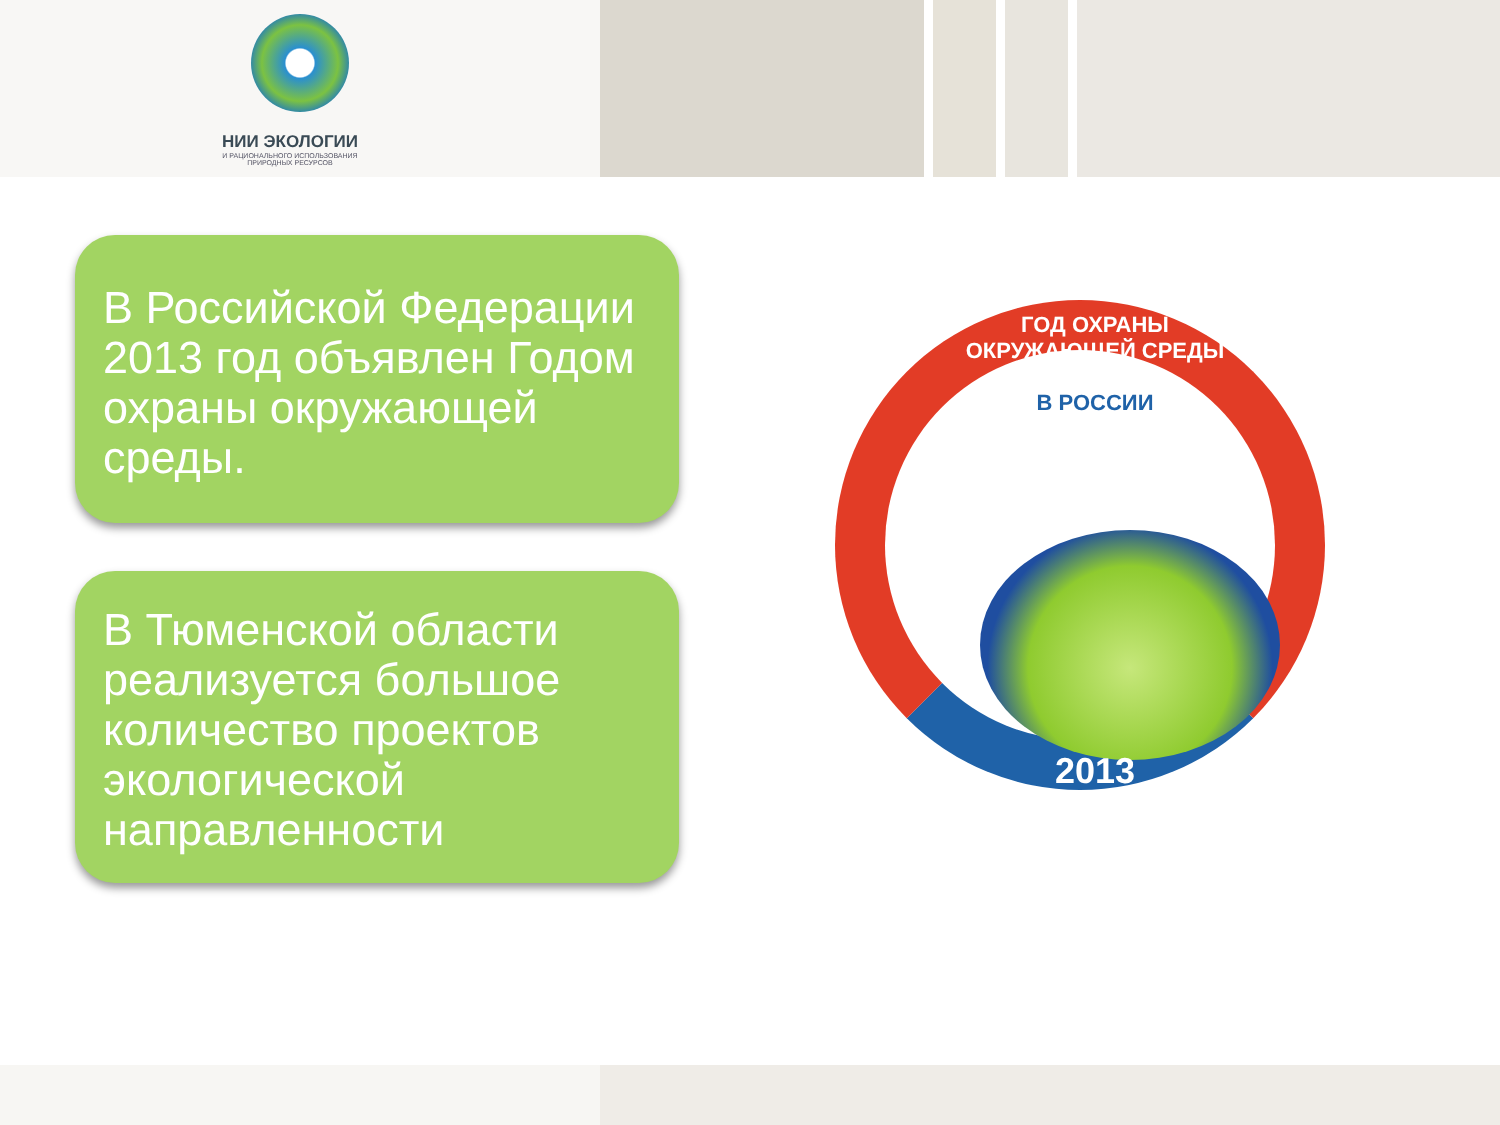НИИ ЭКОЛОГИИ
И РАЦИОНАЛЬНОГО ИСПОЛЬЗОВАНИЯ
ПРИРОДНЫХ РЕСУРСОВ
В Российской Федерации 2013 год объявлен Годом охраны окружающей среды.
В Тюменской области реализуется большое количество проектов экологической направленности
ГОД ОХРАНЫ ОКРУЖАЮЩЕЙ СРЕДЫ
В РОССИИ
2013